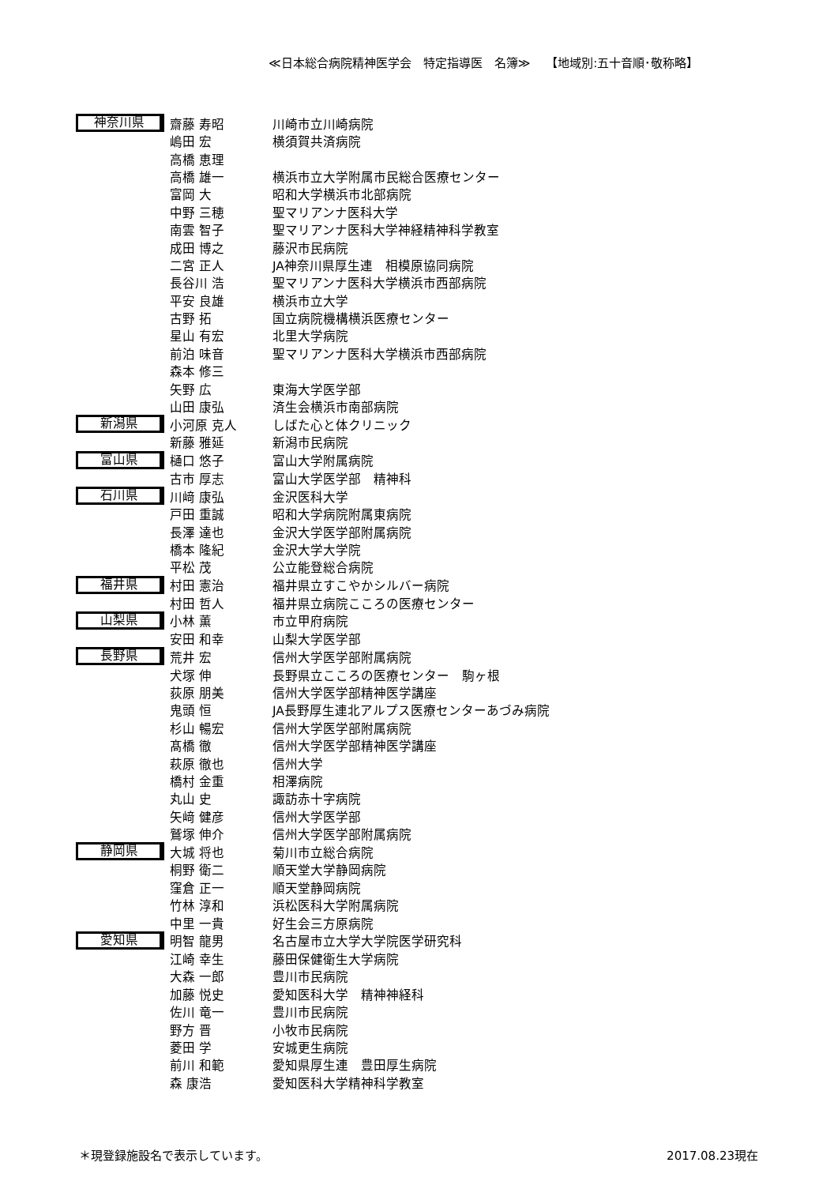≪日本総合病院精神医学会　特定指導医　名簿≫　 【地域別:五十音順･敬称略】
| 神奈川県 | 齋藤 寿昭 | 川崎市立川崎病院 |
| | 嶋田 宏 | 横須賀共済病院 |
| | 高橋 恵理 | |
| | 高橋 雄一 | 横浜市立大学附属市民総合医療センター |
| | 富岡 大 | 昭和大学横浜市北部病院 |
| | 中野 三穂 | 聖マリアンナ医科大学 |
| | 南雲 智子 | 聖マリアンナ医科大学神経精神科学教室 |
| | 成田 博之 | 藤沢市民病院 |
| | 二宮 正人 | JA神奈川県厚生連 相模原協同病院 |
| | 長谷川 浩 | 聖マリアンナ医科大学横浜市西部病院 |
| | 平安 良雄 | 横浜市立大学 |
| | 古野 拓 | 国立病院機構横浜医療センター |
| | 星山 有宏 | 北里大学病院 |
| | 前泊 味音 | 聖マリアンナ医科大学横浜市西部病院 |
| | 森本 修三 | |
| | 矢野 広 | 東海大学医学部 |
| | 山田 康弘 | 済生会横浜市南部病院 |
| 新潟県 | 小河原 克人 | しばた心と体クリニック |
| | 新藤 雅延 | 新潟市民病院 |
| 富山県 | 樋口 悠子 | 富山大学附属病院 |
| | 古市 厚志 | 富山大学医学部 精神科 |
| 石川県 | 川﨑 康弘 | 金沢医科大学 |
| | 戸田 重誠 | 昭和大学病院附属東病院 |
| | 長澤 達也 | 金沢大学医学部附属病院 |
| | 橋本 隆紀 | 金沢大学大学院 |
| | 平松 茂 | 公立能登総合病院 |
| 福井県 | 村田 憲治 | 福井県立すこやかシルバー病院 |
| | 村田 哲人 | 福井県立病院こころの医療センター |
| 山梨県 | 小林 薫 | 市立甲府病院 |
| | 安田 和幸 | 山梨大学医学部 |
| 長野県 | 荒井 宏 | 信州大学医学部附属病院 |
| | 犬塚 伸 | 長野県立こころの医療センター 駒ヶ根 |
| | 荻原 朋美 | 信州大学医学部精神医学講座 |
| | 鬼頭 恒 | JA長野厚生連北アルプス医療センターあづみ病院 |
| | 杉山 暢宏 | 信州大学医学部附属病院 |
| | 髙橋 徹 | 信州大学医学部精神医学講座 |
| | 萩原 徹也 | 信州大学 |
| | 橋村 金重 | 相澤病院 |
| | 丸山 史 | 諏訪赤十字病院 |
| | 矢﨑 健彦 | 信州大学医学部 |
| | 鷲塚 伸介 | 信州大学医学部附属病院 |
| 静岡県 | 大城 将也 | 菊川市立総合病院 |
| | 桐野 衛二 | 順天堂大学静岡病院 |
| | 窪倉 正一 | 順天堂静岡病院 |
| | 竹林 淳和 | 浜松医科大学附属病院 |
| | 中里 一貴 | 好生会三方原病院 |
| 愛知県 | 明智 龍男 | 名古屋市立大学大学院医学研究科 |
| | 江崎 幸生 | 藤田保健衛生大学病院 |
| | 大森 一郎 | 豊川市民病院 |
| | 加藤 悦史 | 愛知医科大学 精神神経科 |
| | 佐川 竜一 | 豊川市民病院 |
| | 野方 晋 | 小牧市民病院 |
| | 菱田 学 | 安城更生病院 |
| | 前川 和範 | 愛知県厚生連 豊田厚生病院 |
| | 森 康浩 | 愛知医科大学精神科学教室 |
＊現登録施設名で表示しています。 2017.08.23現在